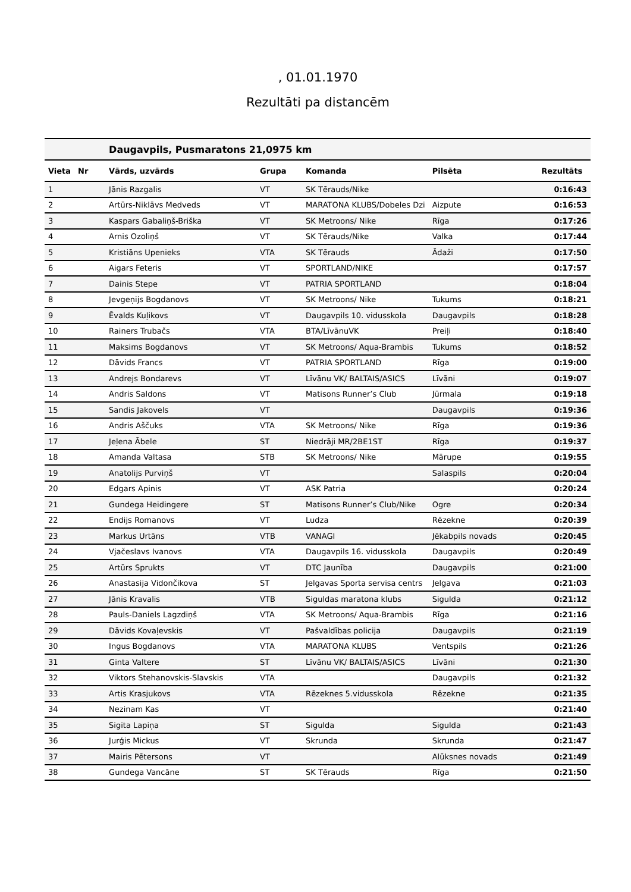, 01.01.1970
Rezultāti pa distancēm
| | | Daugavpils, Pusmaratons 21,0975 km | | | | |
| Vieta | Nr | Vārds, uzvārds | Grupa | Komanda | Pilsēta | Rezultāts |
| 1 | | Jānis Razgalis | VT | SK Tērauds/Nike | | 0:16:43 |
| 2 | | Artūrs-Niklāvs Medveds | VT | MARATONA KLUBS/Dobeles Dzi | Aizpute | 0:16:53 |
| 3 | | Kaspars Gabaliņš-Briška | VT | SK Metroons/ Nike | Rīga | 0:17:26 |
| 4 | | Arnis Ozoliņš | VT | SK Tērauds/Nike | Valka | 0:17:44 |
| 5 | | Kristiāns Upenieks | VTA | SK Tērauds | Ādaži | 0:17:50 |
| 6 | | Aigars Feteris | VT | SPORTLAND/NIKE | | 0:17:57 |
| 7 | | Dainis Stepe | VT | PATRIA SPORTLAND | | 0:18:04 |
| 8 | | Jevgeņijs Bogdanovs | VT | SK Metroons/ Nike | Tukums | 0:18:21 |
| 9 | | Ēvalds Kuļikovs | VT | Daugavpils 10. vidusskola | Daugavpils | 0:18:28 |
| 10 | | Rainers Trubačs | VTA | BTA/LīvānuVK | Preiļi | 0:18:40 |
| 11 | | Maksims Bogdanovs | VT | SK Metroons/ Aqua-Brambis | Tukums | 0:18:52 |
| 12 | | Dāvids Francs | VT | PATRIA SPORTLAND | Rīga | 0:19:00 |
| 13 | | Andrejs Bondarevs | VT | Līvānu VK/ BALTAIS/ASICS | Līvāni | 0:19:07 |
| 14 | | Andris Saldons | VT | Matisons Runner’s Club | Jūrmala | 0:19:18 |
| 15 | | Sandis Jakovels | VT | | Daugavpils | 0:19:36 |
| 16 | | Andris Aščuks | VTA | SK Metroons/ Nike | Rīga | 0:19:36 |
| 17 | | Jeļena Ābele | ST | Niedrāji MR/2BE1ST | Rīga | 0:19:37 |
| 18 | | Amanda Valtasa | STB | SK Metroons/ Nike | Mārupe | 0:19:55 |
| 19 | | Anatolijs Purviņš | VT | | Salaspils | 0:20:04 |
| 20 | | Edgars Apinis | VT | ASK Patria | | 0:20:24 |
| 21 | | Gundega Heidingere | ST | Matisons Runner’s Club/Nike | Ogre | 0:20:34 |
| 22 | | Endijs Romanovs | VT | Ludza | Rēzekne | 0:20:39 |
| 23 | | Markus Urtāns | VTB | VANAGI | Jēkabpils novads | 0:20:45 |
| 24 | | Vjačeslavs Ivanovs | VTA | Daugavpils 16. vidusskola | Daugavpils | 0:20:49 |
| 25 | | Artūrs Sprukts | VT | DTC Jaunība | Daugavpils | 0:21:00 |
| 26 | | Anastasija Vidončikova | ST | Jelgavas Sporta servisa centrs | Jelgava | 0:21:03 |
| 27 | | Jānis Kravalis | VTB | Siguldas maratona klubs | Sigulda | 0:21:12 |
| 28 | | Pauls-Daniels Lagzdiņš | VTA | SK Metroons/ Aqua-Brambis | Rīga | 0:21:16 |
| 29 | | Dāvids Kovaļevskis | VT | Pašvaldības policija | Daugavpils | 0:21:19 |
| 30 | | Ingus Bogdanovs | VTA | MARATONA KLUBS | Ventspils | 0:21:26 |
| 31 | | Ginta Valtere | ST | Līvānu VK/ BALTAIS/ASICS | Līvāni | 0:21:30 |
| 32 | | Viktors Stehanovskis-Slavskis | VTA | | Daugavpils | 0:21:32 |
| 33 | | Artis Krasjukovs | VTA | Rēzeknes 5.vidusskola | Rēzekne | 0:21:35 |
| 34 | | Nezinam Kas | VT | | | 0:21:40 |
| 35 | | Sigita Lapiņa | ST | Sigulda | Sigulda | 0:21:43 |
| 36 | | Jurģis Mickus | VT | Skrunda | Skrunda | 0:21:47 |
| 37 | | Mairis Pētersons | VT | | Alūksnes novads | 0:21:49 |
| 38 | | Gundega Vancāne | ST | SK Tērauds | Rīga | 0:21:50 |